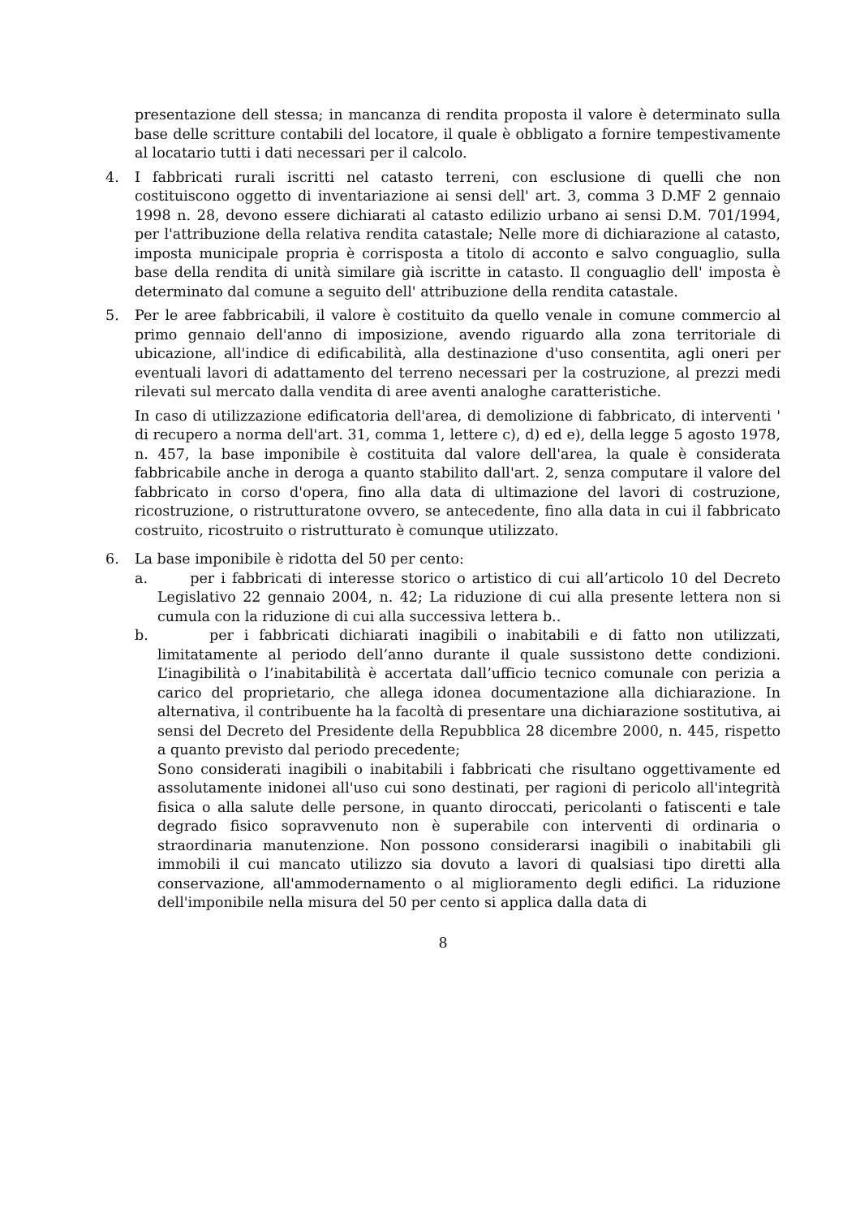presentazione dell stessa; in mancanza di rendita proposta il valore è determinato sulla base delle scritture contabili del locatore, il quale è obbligato a fornire tempestivamente al locatario tutti i dati necessari per il calcolo.
4. I fabbricati rurali iscritti nel catasto terreni, con esclusione di quelli che non costituiscono oggetto di inventariazione ai sensi dell' art. 3, comma 3 D.MF 2 gennaio 1998 n. 28, devono essere dichiarati al catasto edilizio urbano ai sensi D.M. 701/1994, per l'attribuzione della relativa rendita catastale; Nelle more di dichiarazione al catasto, imposta municipale propria è corrisposta a titolo di acconto e salvo conguaglio, sulla base della rendita di unità similare già iscritte in catasto. Il conguaglio dell' imposta è determinato dal comune a seguito dell' attribuzione della rendita catastale.
5. Per le aree fabbricabili, il valore è costituito da quello venale in comune commercio al primo gennaio dell'anno di imposizione, avendo riguardo alla zona territoriale di ubicazione, all'indice di edificabilità, alla destinazione d'uso consentita, agli oneri per eventuali lavori di adattamento del terreno necessari per la costruzione, al prezzi medi rilevati sul mercato dalla vendita di aree aventi analoghe caratteristiche.
In caso di utilizzazione edificatoria dell'area, di demolizione di fabbricato, di interventi ' di recupero a norma dell'art. 31, comma 1, lettere c), d) ed e), della legge 5 agosto 1978, n. 457, la base imponibile è costituita dal valore dell'area, la quale è considerata fabbricabile anche in deroga a quanto stabilito dall'art. 2, senza computare il valore del fabbricato in corso d'opera, fino alla data di ultimazione del lavori di costruzione, ricostruzione, o ristrutturatone ovvero, se antecedente, fino alla data in cui il fabbricato costruito, ricostruito o ristrutturato è comunque utilizzato.
6. La base imponibile è ridotta del 50 per cento:
a. per i fabbricati di interesse storico o artistico di cui all’articolo 10 del Decreto Legislativo 22 gennaio 2004, n. 42; La riduzione di cui alla presente lettera non si cumula con la riduzione di cui alla successiva lettera b..
b. per i fabbricati dichiarati inagibili o inabitabili e di fatto non utilizzati, limitatamente al periodo dell’anno durante il quale sussistono dette condizioni. L’inagibilità o l’inabitabilità è accertata dall’ufficio tecnico comunale con perizia a carico del proprietario, che allega idonea documentazione alla dichiarazione. In alternativa, il contribuente ha la facoltà di presentare una dichiarazione sostitutiva, ai sensi del Decreto del Presidente della Repubblica 28 dicembre 2000, n. 445, rispetto a quanto previsto dal periodo precedente;
Sono considerati inagibili o inabitabili i fabbricati che risultano oggettivamente ed assolutamente inidonei all'uso cui sono destinati, per ragioni di pericolo all'integrità fisica o alla salute delle persone, in quanto diroccati, pericolanti o fatiscenti e tale degrado fisico sopravvenuto non è superabile con interventi di ordinaria o straordinaria manutenzione. Non possono considerarsi inagibili o inabitabili gli immobili il cui mancato utilizzo sia dovuto a lavori di qualsiasi tipo diretti alla conservazione, all'ammodernamento o al miglioramento degli edifici. La riduzione dell'imponibile nella misura del 50 per cento si applica dalla data di
8